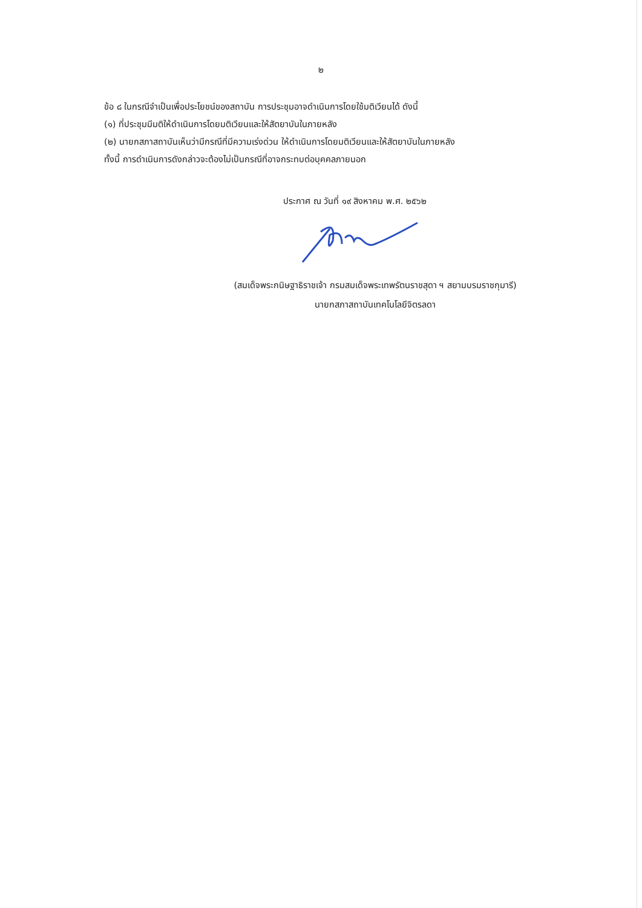๒
ข้อ ๘ ในกรณีจำเป็นเพื่อประโยชน์ของสถาบัน การประชุมอาจดำเนินการโดยใช้มติเวียนได้ ดังนี้
(๑) ที่ประชุมมีมติให้ดำเนินการโดยมติเวียนและให้สัตยาบันในภายหลัง
(๒) นายกสภาสถาบันเห็นว่ามีกรณีที่มีความเร่งด่วน ให้ดำเนินการโดยมติเวียนและให้สัตยาบันในภายหลัง
ทั้งนี้ การดำเนินการดังกล่าวจะต้องไม่เป็นกรณีที่อาจกระทบต่อบุคคลภายนอก
ประกาศ ณ วันที่ ๑๙ สิงหาคม พ.ศ. ๒๕๖๒
(สมเด็จพระกนิษฐาธิราชเจ้า กรมสมเด็จพระเทพรัตนราชสุดา ฯ สยามบรมราชกุมารี)
นายกสภาสถาบันเทคโนโลยีจิตรลดา